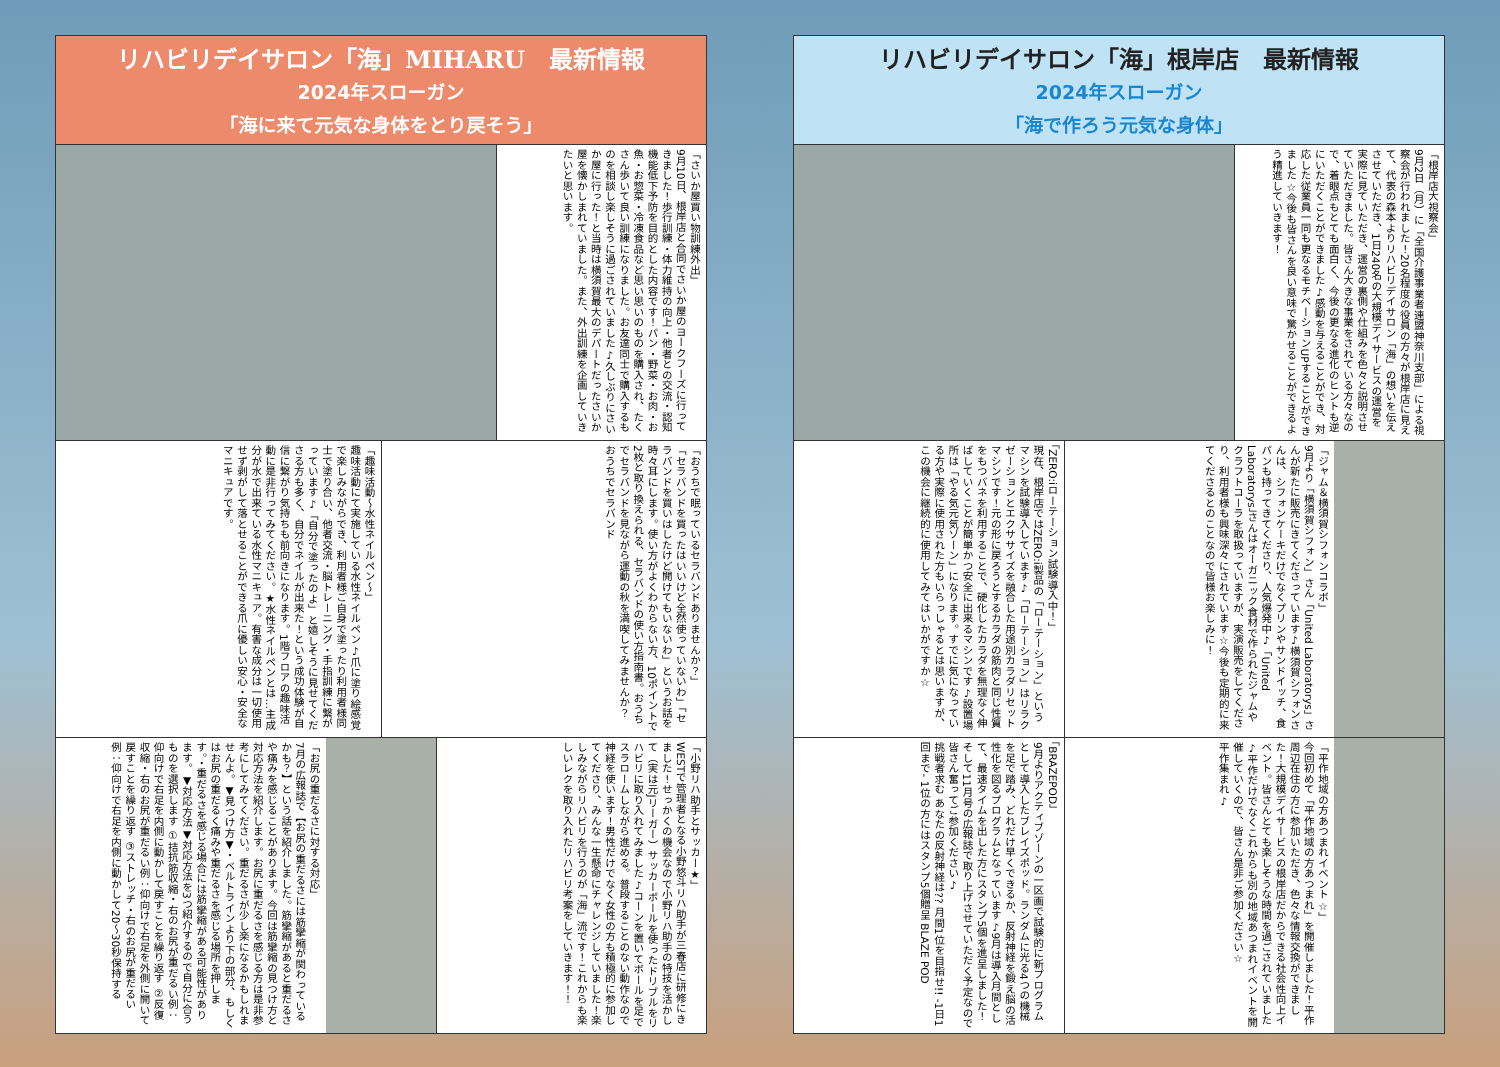リハビリデイサロン「海」MIHARU　最新情報
2024年スローガン
「海に来て元気な身体をとり戻そう」
「さいか屋買い物訓練外出」
9月10日、根岸店と合同でさいか屋のヨークフーズに行ってきました！歩行訓練・体力維持の向上・他者との交流・認知機能低下予防を目的とした内容です！パン・野菜・お肉・お魚・お惣菜・冷凍食品など思い思いのものを購入され、たくさん歩いて良い訓練になりました。お友達同士で購入するものを相談し楽しそうに過ごされていました♪久しぶりにさいか屋に行った！と当時は横須賀最大のデパートだったさいか屋を懐かしまれていました。また、外出訓練を企画していきたいと思います。
「趣味活動〜水性ネイルペン〜」
趣味活動にて実施している水性ネイルペン♪爪に塗り絵感覚で楽しみながらでき、利用者様ご自身で塗ったり利用者様同士で塗り合い、他者交流・脳トレーニング・手指訓練に繋がっています♪「自分で塗ったのよ」と嬉しそうに見せてくださる方も多く、自分でネイルが出来た！という成功体験が自信に繋がり気持ちも前向きになります。1階フロアの趣味活動に是非行ってみてください。★水性ネイルペンとは…主成分が水で出来ている水性マニキュア。有害な成分は一切使用せず剥がして落とせることができる爪に優しい安心・安全なマニキュアです。
「おうちで眠っているセラバンドありませんか？」
「セラバンドを買ったはいいけど全然使っていないわ」「セラバンドを買いはしたけど開けてもいないわ」というお話を時々耳にします。使い方がよくわからない方、10ポイントで2枚と取り換えられる、セラバンドの使い方指南書。おうちでセラバンドを見ながら運動の秋を満喫してみませんか？
おうちでセラバンド
「お尻の重だるさに対する対応」
7月の広報誌で【お尻の重だるさには筋攣縮が関わっているかも？】という話を紹介しました。筋攣縮があると重だるさや痛みを感じることがあります。今回は筋攣縮の見つけ方と対応方法を紹介します。お尻に重だるさを感じる方は是非参考にしてみてください。重だるさが少し楽になるかもしれませんよ。▼見つけ方▼・ベルトラインより下の部分、もしくはお尻の重だるく痛みや重だるさを感じる場所を押します。・重だるさを感じる場合には筋攣縮がある可能性があります。▼対応方法▼対応方法を3つ紹介するので自分に合うものを選択します ①拮抗筋収縮・右のお尻が重だるい例：仰向けで右足を内側に動かして戻すことを繰り返す ②反復収縮・右のお尻が重だるい例：仰向けで右足を外側に開いて戻すことを繰り返す ③ストレッチ・右のお尻が重だるい例：仰向けで右足を内側に動かして20〜30秒保持する
「小野リハ助手とサッカー★」
WESTで管理者となる小野悠斗リハ助手が三春店に研修にきました！せっかくの機会なので小野リハ助手の特技を活かして（実は元Jリーガー）サッカーボールを使ったドリブルをリハビリに取り入れてみました♪コーンを置いてボールを足でスラロームしながら進める。普段することのない動作なので神経を使います！男性だけでなく女性の方も積極的に参加してくださり、みんな一生懸命にチャレンジしていました！楽しみながらリハビリを行うのが「海」流です！これからも楽しいレクを取り入れたリハビリ考案をしていきます！！
リハビリデイサロン「海」根岸店　最新情報
2024年スローガン
「海で作ろう元気な身体」
「根岸店大視察会」
9月2日（月）に「全国介護事業者連盟神奈川支部」による視察会が行われました！20名程度の役員の方々が根岸店に見えて、代表の森本よりリハビリデイサロン「海」の想いを伝えさせていただき、1日240名の大規模デイサービスの運営を実際に見ていただき、運営の裏側や仕組みを色々と説明させていただきました。皆さん大きな事業をされている方々なので、着眼点もとても面白く、今後の更なる進化のヒントも逆にいただくことができました♪感動を与えることができ、対応した従業員一同も更なるモチベーションUPすることができました☆今後も皆さんを良い意味で驚かせることができるよう精進していきます！
「ZERO:iローテーション試験導入中！」
現在、根岸店ではZERO:i製品の「ローテーション」というマシンを試験導入しています♪「ローテーション」はリラクゼーションとエクササイズを融合した用途別カラダリセットマシンです！元の形に戻ろうとするカラダの筋肉と同じ性質をもつバネを利用することで、硬化したカラダを無理なく伸ばしていくことが簡単かつ安全に出来るマシンです♪設置場所は「やる気元気ゾーン」になります。すでに気になっている方や実際に使用された方もいらっしゃるとは思いますが、この機会に継続的に使用してみてはいかがですか☆
「ジャム＆横須賀シフォンコラボ」
9月より「横須賀シフォン」さん「United Laboratorys」さんが新たに販売にきてくださっています♪横須賀シフォンさんは、シフォンケーキだけでなくプリンやサンドイッチ、食パンも持ってきてくださり、人気爆発中♪「United Laboratorys」さんはオーガニック食材で作られたジャムやクラフトコーラを取扱っていますが、実演販売をしてくださり、利用者様も興味深々にされています☆今後も定期的に来てくださるとのことなので皆様お楽しみに！
「BRAZEPOD」
9月よりアクティブゾーンの一区画で試験的に新プログラムとして導入したブレイズポッド。ランダムに光る4つの機械を足で踏み、どれだけ早くできるか、反射神経を鍛え脳の活性化を図るプログラムとなっています♪9月は導入月間として、最速タイムを出した方にスタンプ5個を進呈しました！そして11月号の広報誌で取り上げさせていただく予定なので皆さん奮ってご参加ください♪
挑戦者求む あなたの反射神経は?? 月間1位を目指せ!! -1日1回まで- 1位の方にはスタンプ5個贈呈 BLAZE POD
「平作地域の方あつまれイベント☆」
今回初めて「平作地域の方あつまれ」を開催しました！平作周辺在住の方に参加いただき、色々な情報交換ができました！大規模デイサービスの根岸店だからできる社会性向上イベント。皆さんとても楽しそうな時間を過ごされていました♪平作だけでなくこれからも別の地域あつまれイベントを開催していくので、皆さん是非ご参加ください☆
平作集まれ♪